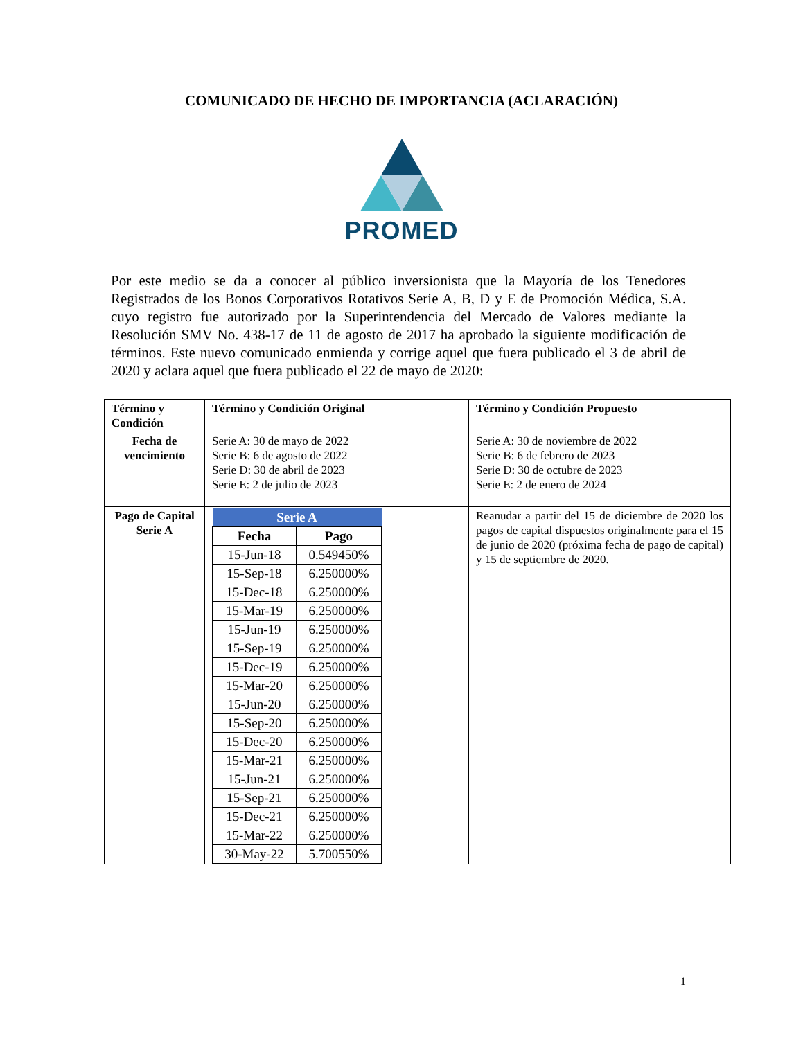COMUNICADO DE HECHO DE IMPORTANCIA (ACLARACIÓN)
PROMED
Por este medio se da a conocer al público inversionista que la Mayoría de los Tenedores Registrados de los Bonos Corporativos Rotativos Serie A, B, D y E de Promoción Médica, S.A. cuyo registro fue autorizado por la Superintendencia del Mercado de Valores mediante la Resolución SMV No. 438-17 de 11 de agosto de 2017 ha aprobado la siguiente modificación de términos. Este nuevo comunicado enmienda y corrige aquel que fuera publicado el 3 de abril de 2020 y aclara aquel que fuera publicado el 22 de mayo de 2020:
| Término y Condición | Término y Condición Original | Término y Condición Propuesto |
| Fecha de vencimiento | Serie A: 30 de mayo de 2022 Serie B: 6 de agosto de 2022 Serie D: 30 de abril de 2023 Serie E: 2 de julio de 2023 | Serie A: 30 de noviembre de 2022 Serie B: 6 de febrero de 2023 Serie D: 30 de octubre de 2023 Serie E: 2 de enero de 2024 |
| Pago de Capital Serie A | / Serie A / / / --- / --- / / Fecha / Pago / / 15-Jun-18 / 0.549450% / / 15-Sep-18 / 6.250000% / / 15-Dec-18 / 6.250000% / / 15-Mar-19 / 6.250000% / / 15-Jun-19 / 6.250000% / / 15-Sep-19 / 6.250000% / / 15-Dec-19 / 6.250000% / / 15-Mar-20 / 6.250000% / / 15-Jun-20 / 6.250000% / / 15-Sep-20 / 6.250000% / / 15-Dec-20 / 6.250000% / / 15-Mar-21 / 6.250000% / / 15-Jun-21 / 6.250000% / / 15-Sep-21 / 6.250000% / / 15-Dec-21 / 6.250000% / / 15-Mar-22 / 6.250000% / / 30-May-22 / 5.700550% / | Reanudar a partir del 15 de diciembre de 2020 los pagos de capital dispuestos originalmente para el 15 de junio de 2020 (próxima fecha de pago de capital) y 15 de septiembre de 2020. |
1